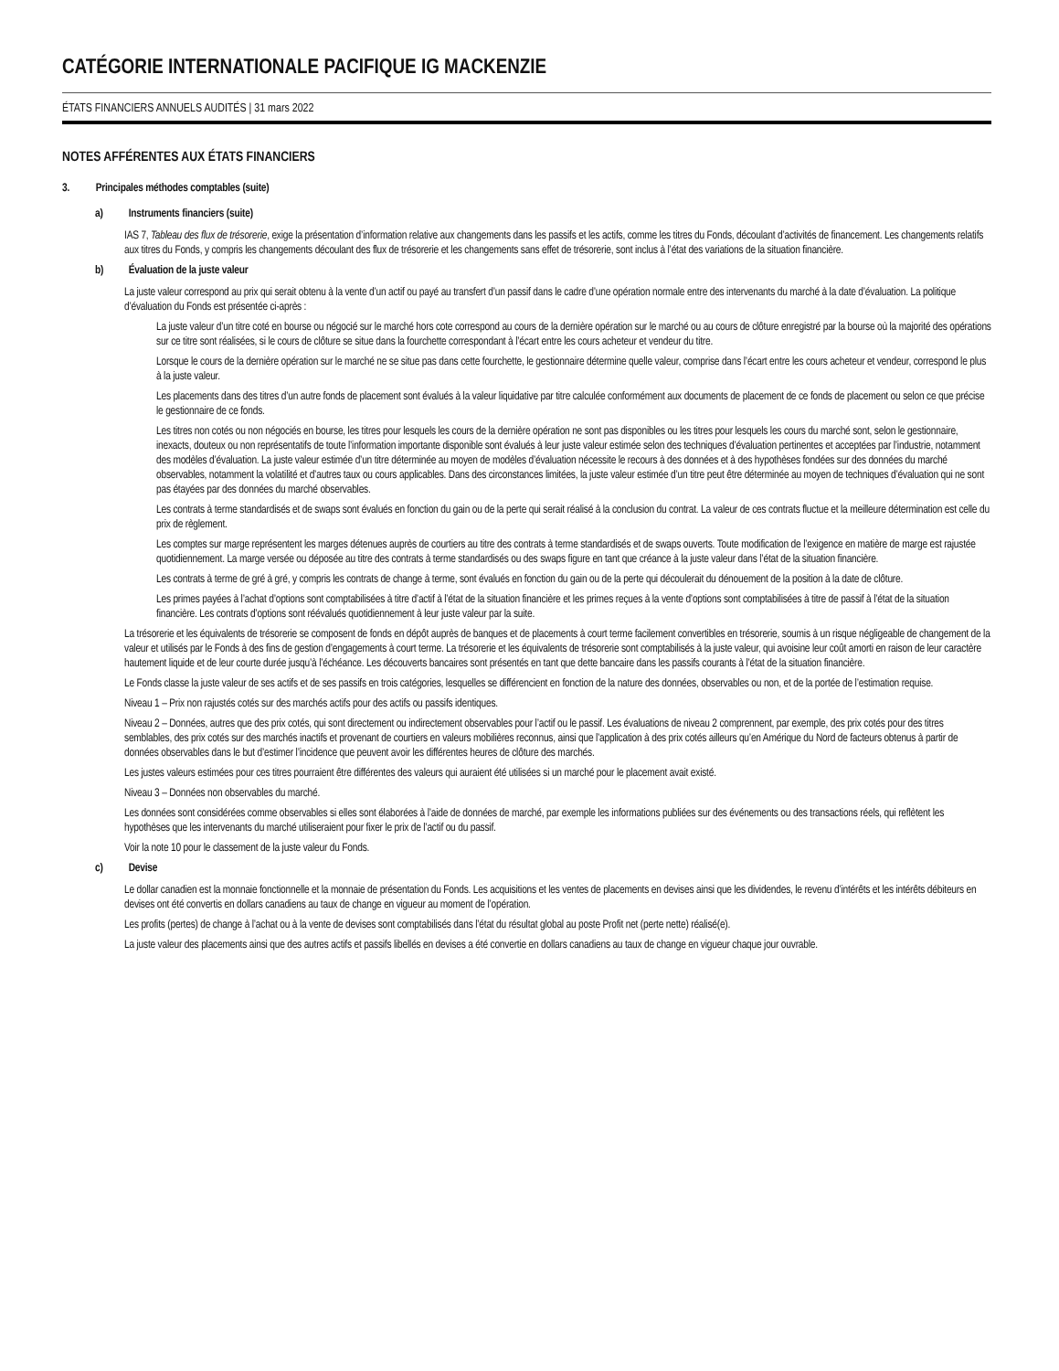CATÉGORIE INTERNATIONALE PACIFIQUE IG MACKENZIE
ÉTATS FINANCIERS ANNUELS AUDITÉS | 31 mars 2022
NOTES AFFÉRENTES AUX ÉTATS FINANCIERS
3. Principales méthodes comptables (suite)
a) Instruments financiers (suite)
IAS 7, Tableau des flux de trésorerie, exige la présentation d’information relative aux changements dans les passifs et les actifs, comme les titres du Fonds, découlant d’activités de financement. Les changements relatifs aux titres du Fonds, y compris les changements découlant des flux de trésorerie et les changements sans effet de trésorerie, sont inclus à l’état des variations de la situation financière.
b) Évaluation de la juste valeur
La juste valeur correspond au prix qui serait obtenu à la vente d’un actif ou payé au transfert d’un passif dans le cadre d’une opération normale entre des intervenants du marché à la date d’évaluation. La politique d’évaluation du Fonds est présentée ci-après :
La juste valeur d’un titre coté en bourse ou négocié sur le marché hors cote correspond au cours de la dernière opération sur le marché ou au cours de clôture enregistré par la bourse où la majorité des opérations sur ce titre sont réalisées, si le cours de clôture se situe dans la fourchette correspondant à l’écart entre les cours acheteur et vendeur du titre.
Lorsque le cours de la dernière opération sur le marché ne se situe pas dans cette fourchette, le gestionnaire détermine quelle valeur, comprise dans l’écart entre les cours acheteur et vendeur, correspond le plus à la juste valeur.
Les placements dans des titres d’un autre fonds de placement sont évalués à la valeur liquidative par titre calculée conformément aux documents de placement de ce fonds de placement ou selon ce que précise le gestionnaire de ce fonds.
Les titres non cotés ou non négociés en bourse, les titres pour lesquels les cours de la dernière opération ne sont pas disponibles ou les titres pour lesquels les cours du marché sont, selon le gestionnaire, inexacts, douteux ou non représentatifs de toute l’information importante disponible sont évalués à leur juste valeur estimée selon des techniques d’évaluation pertinentes et acceptées par l’industrie, notamment des modèles d’évaluation. La juste valeur estimée d’un titre déterminée au moyen de modèles d’évaluation nécessite le recours à des données et à des hypothèses fondées sur des données du marché observables, notamment la volatilité et d’autres taux ou cours applicables. Dans des circonstances limitées, la juste valeur estimée d’un titre peut être déterminée au moyen de techniques d’évaluation qui ne sont pas étayées par des données du marché observables.
Les contrats à terme standardisés et de swaps sont évalués en fonction du gain ou de la perte qui serait réalisé à la conclusion du contrat. La valeur de ces contrats fluctue et la meilleure détermination est celle du prix de règlement.
Les comptes sur marge représentent les marges détenues auprès de courtiers au titre des contrats à terme standardisés et de swaps ouverts. Toute modification de l’exigence en matière de marge est rajustée quotidiennement. La marge versée ou déposée au titre des contrats à terme standardisés ou des swaps figure en tant que créance à la juste valeur dans l’état de la situation financière.
Les contrats à terme de gré à gré, y compris les contrats de change à terme, sont évalués en fonction du gain ou de la perte qui découlerait du dénouement de la position à la date de clôture.
Les primes payées à l’achat d’options sont comptabilisées à titre d’actif à l’état de la situation financière et les primes reçues à la vente d’options sont comptabilisées à titre de passif à l’état de la situation financière. Les contrats d’options sont réévalués quotidiennement à leur juste valeur par la suite.
La trésorerie et les équivalents de trésorerie se composent de fonds en dépôt auprès de banques et de placements à court terme facilement convertibles en trésorerie, soumis à un risque négligeable de changement de la valeur et utilisés par le Fonds à des fins de gestion d’engagements à court terme. La trésorerie et les équivalents de trésorerie sont comptabilisés à la juste valeur, qui avoisine leur coût amorti en raison de leur caractère hautement liquide et de leur courte durée jusqu’à l’échéance. Les découverts bancaires sont présentés en tant que dette bancaire dans les passifs courants à l’état de la situation financière.
Le Fonds classe la juste valeur de ses actifs et de ses passifs en trois catégories, lesquelles se différencient en fonction de la nature des données, observables ou non, et de la portée de l’estimation requise.
Niveau 1 – Prix non rajustés cotés sur des marchés actifs pour des actifs ou passifs identiques.
Niveau 2 – Données, autres que des prix cotés, qui sont directement ou indirectement observables pour l’actif ou le passif. Les évaluations de niveau 2 comprennent, par exemple, des prix cotés pour des titres semblables, des prix cotés sur des marchés inactifs et provenant de courtiers en valeurs mobilières reconnus, ainsi que l’application à des prix cotés ailleurs qu’en Amérique du Nord de facteurs obtenus à partir de données observables dans le but d’estimer l’incidence que peuvent avoir les différentes heures de clôture des marchés.
Les justes valeurs estimées pour ces titres pourraient être différentes des valeurs qui auraient été utilisées si un marché pour le placement avait existé.
Niveau 3 – Données non observables du marché.
Les données sont considérées comme observables si elles sont élaborées à l’aide de données de marché, par exemple les informations publiées sur des événements ou des transactions réels, qui reflètent les hypothèses que les intervenants du marché utiliseraient pour fixer le prix de l’actif ou du passif.
Voir la note 10 pour le classement de la juste valeur du Fonds.
c) Devise
Le dollar canadien est la monnaie fonctionnelle et la monnaie de présentation du Fonds. Les acquisitions et les ventes de placements en devises ainsi que les dividendes, le revenu d’intérêts et les intérêts débiteurs en devises ont été convertis en dollars canadiens au taux de change en vigueur au moment de l’opération.
Les profits (pertes) de change à l’achat ou à la vente de devises sont comptabilisés dans l’état du résultat global au poste Profit net (perte nette) réalisé(e).
La juste valeur des placements ainsi que des autres actifs et passifs libellés en devises a été convertie en dollars canadiens au taux de change en vigueur chaque jour ouvrable.